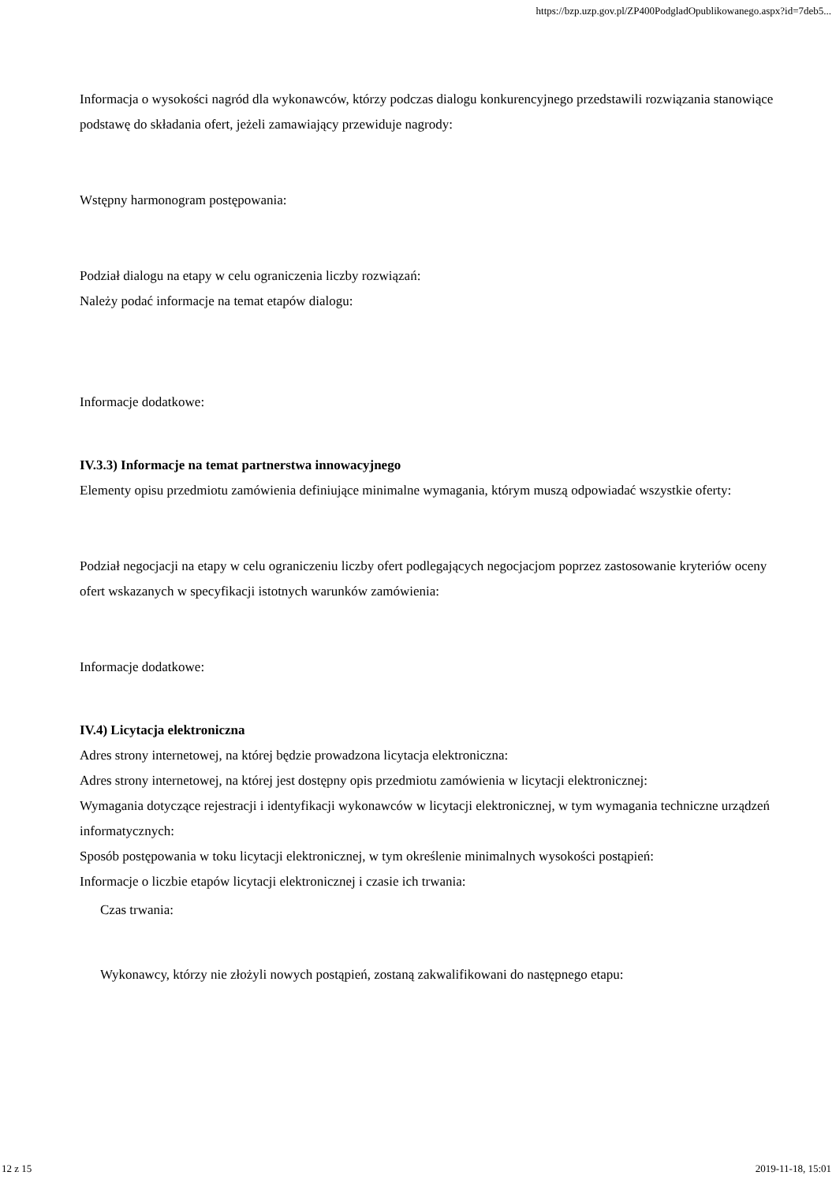https://bzp.uzp.gov.pl/ZP400PodgladOpublikowanego.aspx?id=7deb5...
Informacja o wysokości nagród dla wykonawców, którzy podczas dialogu konkurencyjnego przedstawili rozwiązania stanowiące podstawę do składania ofert, jeżeli zamawiający przewiduje nagrody:
Wstępny harmonogram postępowania:
Podział dialogu na etapy w celu ograniczenia liczby rozwiązań:
Należy podać informacje na temat etapów dialogu:
Informacje dodatkowe:
IV.3.3) Informacje na temat partnerstwa innowacyjnego
Elementy opisu przedmiotu zamówienia definiujące minimalne wymagania, którym muszą odpowiadać wszystkie oferty:
Podział negocjacji na etapy w celu ograniczeniu liczby ofert podlegających negocjacjom poprzez zastosowanie kryteriów oceny ofert wskazanych w specyfikacji istotnych warunków zamówienia:
Informacje dodatkowe:
IV.4) Licytacja elektroniczna
Adres strony internetowej, na której będzie prowadzona licytacja elektroniczna:
Adres strony internetowej, na której jest dostępny opis przedmiotu zamówienia w licytacji elektronicznej:
Wymagania dotyczące rejestracji i identyfikacji wykonawców w licytacji elektronicznej, w tym wymagania techniczne urządzeń informatycznych:
Sposób postępowania w toku licytacji elektronicznej, w tym określenie minimalnych wysokości postąpień:
Informacje o liczbie etapów licytacji elektronicznej i czasie ich trwania:
Czas trwania:
Wykonawcy, którzy nie złożyli nowych postąpień, zostaną zakwalifikowani do następnego etapu:
12 z 15 2019-11-18, 15:01